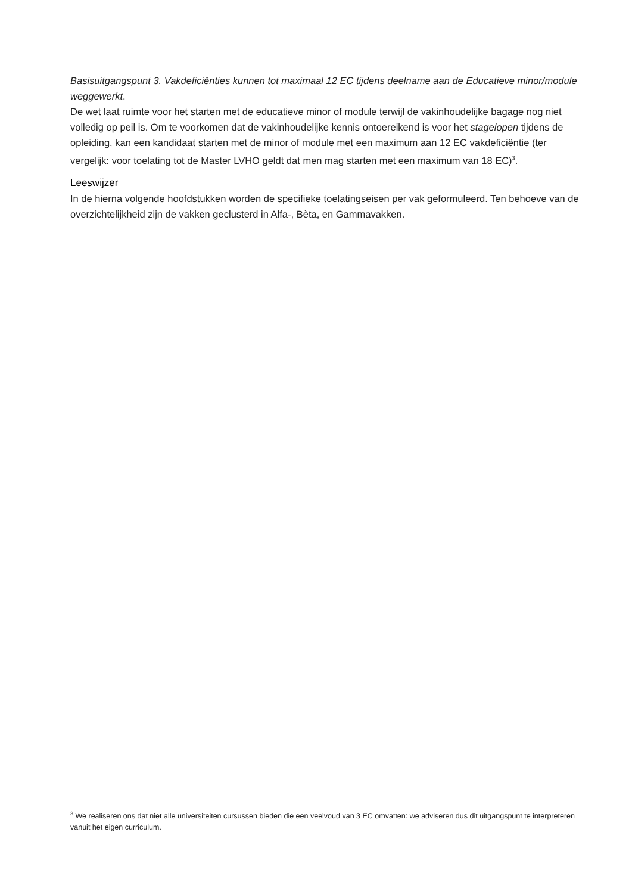Basisuitgangspunt 3. Vakdeficiënties kunnen tot maximaal 12 EC tijdens deelname aan de Educatieve minor/module weggewerkt.
De wet laat ruimte voor het starten met de educatieve minor of module terwijl de vakinhoudelijke bagage nog niet volledig op peil is. Om te voorkomen dat de vakinhoudelijke kennis ontoereikend is voor het stagelopen tijdens de opleiding, kan een kandidaat starten met de minor of module met een maximum aan 12 EC vakdeficiëntie (ter vergelijk: voor toelating tot de Master LVHO geldt dat men mag starten met een maximum van 18 EC)<sup>3</sup>.
Leeswijzer
In de hierna volgende hoofdstukken worden de specifieke toelatingseisen per vak geformuleerd. Ten behoeve van de overzichtelijkheid zijn de vakken geclusterd in Alfa-, Bèta, en Gammavakken.
<sup>3</sup> We realiseren ons dat niet alle universiteiten cursussen bieden die een veelvoud van 3 EC omvatten: we adviseren dus dit uitgangspunt te interpreteren vanuit het eigen curriculum.